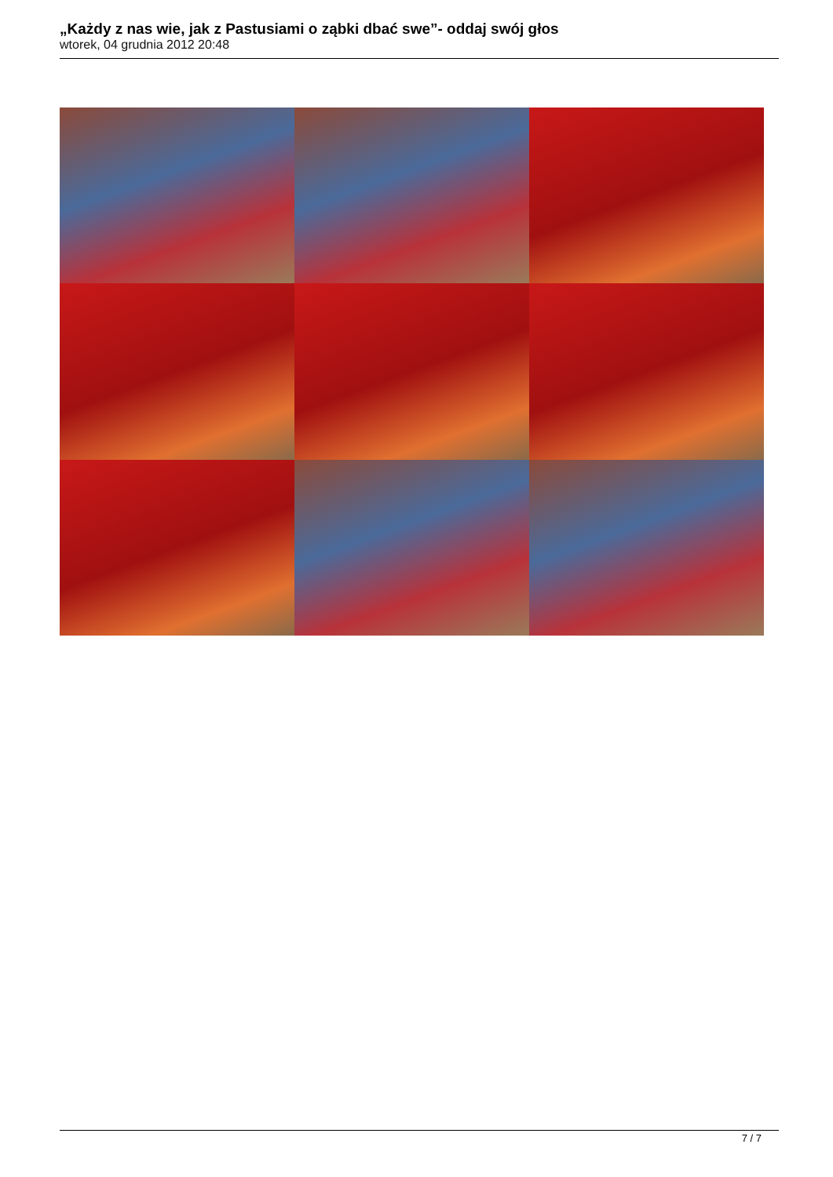„Każdy z nas wie, jak z Pastusiami o ząbki dbać swe”- oddaj swój głos
wtorek, 04 grudnia 2012 20:48
7 / 7